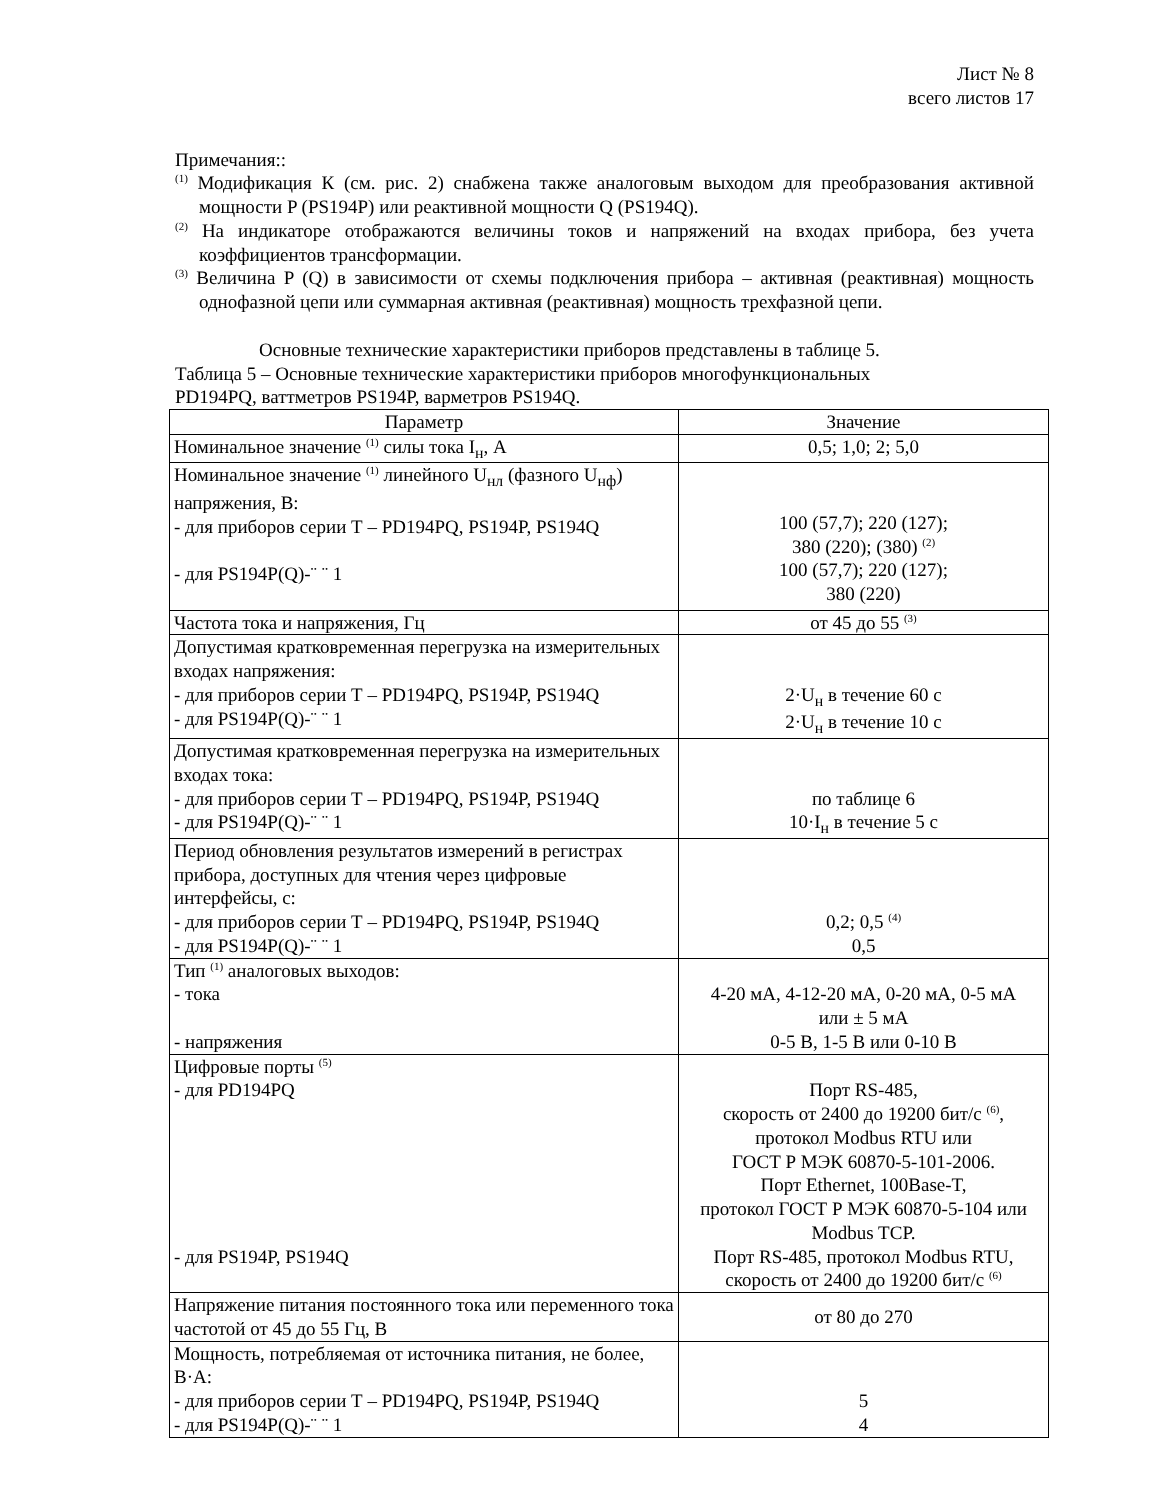Лист № 8
всего листов 17
Примечания::
<sup>(1)</sup> Модификация К (см. рис. 2) снабжена также аналоговым выходом для преобразования активной мощности P (PS194P) или реактивной мощности Q (PS194Q).
<sup>(2)</sup> На индикаторе отображаются величины токов и напряжений на входах прибора, без учета коэффициентов трансформации.
<sup>(3)</sup> Величина P (Q) в зависимости от схемы подключения прибора – активная (реактивная) мощность однофазной цепи или суммарная активная (реактивная) мощность трехфазной цепи.
Основные технические характеристики приборов представлены в таблице 5.
Таблица 5 – Основные технические характеристики приборов многофункциональных
PD194PQ, ваттметров PS194P, варметров PS194Q.
| Параметр | Значение |
| Номинальное значение <sup>(1)</sup> силы тока I<sub>н</sub>, А | 0,5; 1,0; 2; 5,0 |
| Номинальное значение <sup>(1)</sup> линейного U<sub>нл</sub> (фазного U<sub>нф</sub>) напряжения, В: - для приборов серии Т – PD194PQ, PS194P, PS194Q - для PS194P(Q)-¨ ¨ 1 | 100 (57,7); 220 (127); 380 (220); (380) <sup>(2)</sup> 100 (57,7); 220 (127); 380 (220) |
| Частота тока и напряжения, Гц | от 45 до 55 <sup>(3)</sup> |
| Допустимая кратковременная перегрузка на измерительных входах напряжения: - для приборов серии Т – PD194PQ, PS194P, PS194Q - для PS194P(Q)-¨ ¨ 1 | 2·U<sub>н</sub> в течение 60 с 2·U<sub>н</sub> в течение 10 с |
| Допустимая кратковременная перегрузка на измерительных входах тока: - для приборов серии Т – PD194PQ, PS194P, PS194Q - для PS194P(Q)-¨ ¨ 1 | по таблице 6 10·I<sub>н</sub> в течение 5 с |
| Период обновления результатов измерений в регистрах прибора, доступных для чтения через цифровые интерфейсы, с: - для приборов серии Т – PD194PQ, PS194P, PS194Q - для PS194P(Q)-¨ ¨ 1 | 0,2; 0,5 <sup>(4)</sup> 0,5 |
| Тип <sup>(1)</sup> аналоговых выходов: - тока - напряжения | 4-20 мА, 4-12-20 мА, 0-20 мА, 0-5 мА или ± 5 мА 0-5 В, 1-5 В или 0-10 В |
| Цифровые порты <sup>(5)</sup> - для PD194PQ - для PS194P, PS194Q | Порт RS-485, скорость от 2400 до 19200 бит/с <sup>(6)</sup>, протокол Modbus RTU или ГОСТ Р МЭК 60870-5-101-2006. Порт Ethernet, 100Base-T, протокол ГОСТ Р МЭК 60870-5-104 или Modbus TCP. Порт RS-485, протокол Modbus RTU, скорость от 2400 до 19200 бит/с <sup>(6)</sup> |
| Напряжение питания постоянного тока или переменного тока частотой от 45 до 55 Гц, В | от 80 до 270 |
| Мощность, потребляемая от источника питания, не более, В·А: - для приборов серии Т – PD194PQ, PS194P, PS194Q - для PS194P(Q)-¨ ¨ 1 | 5 4 |